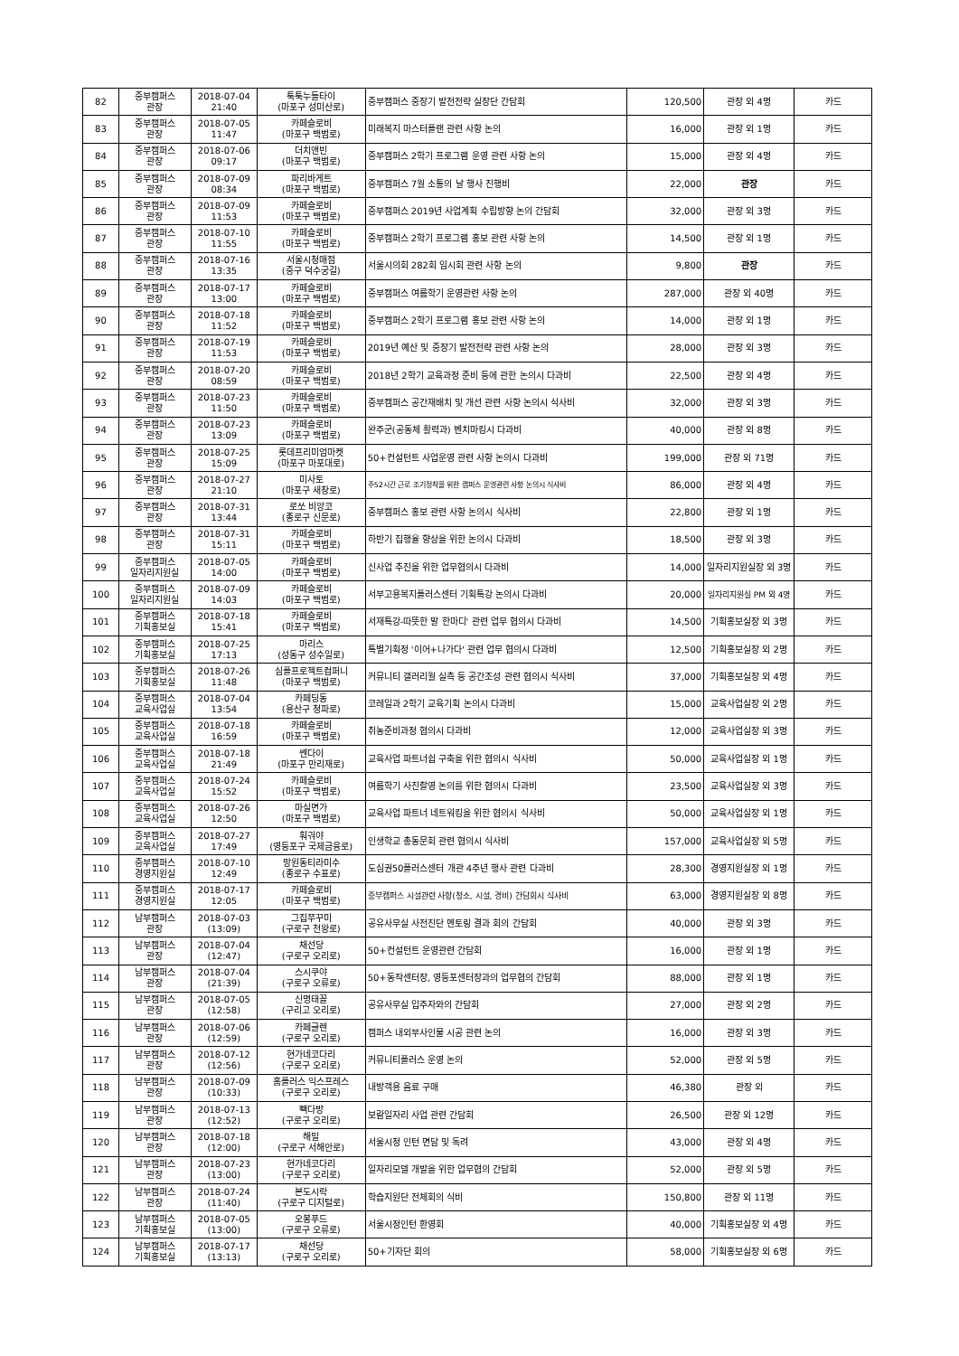| 82 | 중부캠퍼스 관장 | 2018-07-04 21:40 | 툭툭누들타이 (마포구 성미산로) | 중부캠퍼스 중장기 발전전략 실장단 간담회 | 120,500 | 관장 외 4명 | 카드 |
| 83 | 중부캠퍼스 관장 | 2018-07-05 11:47 | 카페슬로비 (마포구 백범로) | 미래복지 마스터플랜 관련 사항 논의 | 16,000 | 관장 외 1명 | 카드 |
| 84 | 중부캠퍼스 관장 | 2018-07-06 09:17 | 더치앤빈 (마포구 백범로) | 중부캠퍼스 2학기 프로그램 운영 관련 사항 논의 | 15,000 | 관장 외 4명 | 카드 |
| 85 | 중부캠퍼스 관장 | 2018-07-09 08:34 | 파리바게트 (마포구 백범로) | 중부캠퍼스 7월 소통의 날 행사 진행비 | 22,000 | 관장 | 카드 |
| 86 | 중부캠퍼스 관장 | 2018-07-09 11:53 | 카페슬로비 (마포구 백범로) | 중부캠퍼스 2019년 사업계획 수립방향 논의 간담회 | 32,000 | 관장 외 3명 | 카드 |
| 87 | 중부캠퍼스 관장 | 2018-07-10 11:55 | 카페슬로비 (마포구 백범로) | 중부캠퍼스 2학기 프로그램 홍보 관련 사항 논의 | 14,500 | 관장 외 1명 | 카드 |
| 88 | 중부캠퍼스 관장 | 2018-07-16 13:35 | 서울시청매점 (중구 덕수궁길) | 서울시의회 282회 임시회 관련 사항 논의 | 9,800 | 관장 | 카드 |
| 89 | 중부캠퍼스 관장 | 2018-07-17 13:00 | 카페슬로비 (마포구 백범로) | 중부캠퍼스 여름학기 운영관련 사항 논의 | 287,000 | 관장 외 40명 | 카드 |
| 90 | 중부캠퍼스 관장 | 2018-07-18 11:52 | 카페슬로비 (마포구 백범로) | 중부캠퍼스 2학기 프로그램 홍보 관련 사항 논의 | 14,000 | 관장 외 1명 | 카드 |
| 91 | 중부캠퍼스 관장 | 2018-07-19 11:53 | 카페슬로비 (마포구 백범로) | 2019년 예산 및 중장기 발전전략 관련 사항 논의 | 28,000 | 관장 외 3명 | 카드 |
| 92 | 중부캠퍼스 관장 | 2018-07-20 08:59 | 카페슬로비 (마포구 백범로) | 2018년 2학기 교육과정 준비 등에 관한 논의시 다과비 | 22,500 | 관장 외 4명 | 카드 |
| 93 | 중부캠퍼스 관장 | 2018-07-23 11:50 | 카페슬로비 (마포구 백범로) | 중부캠퍼스 공간재배치 및 개선 관련 사항 논의시 식사비 | 32,000 | 관장 외 3명 | 카드 |
| 94 | 중부캠퍼스 관장 | 2018-07-23 13:09 | 카페슬로비 (마포구 백범로) | 완주군(공동체 활력과) 벤치마킹시 다과비 | 40,000 | 관장 외 8명 | 카드 |
| 95 | 중부캠퍼스 관장 | 2018-07-25 15:09 | 롯데프리미엄마켓 (마포구 마포대로) | 50+컨설턴트 사업운영 관련 사항 논의시 다과비 | 199,000 | 관장 외 71명 | 카드 |
| 96 | 중부캠퍼스 관장 | 2018-07-27 21:10 | 미사토 (마포구 새창로) | 주52시간 근로 조기정착을 위한 캠퍼스 운영관련 사항 논의시 식사비 | 86,000 | 관장 외 4명 | 카드 |
| 97 | 중부캠퍼스 관장 | 2018-07-31 13:44 | 로쏘 비앙코 (종로구 신문로) | 중부캠퍼스 홍보 관련 사항 논의시 식사비 | 22,800 | 관장 외 1명 | 카드 |
| 98 | 중부캠퍼스 관장 | 2018-07-31 15:11 | 카페슬로비 (마포구 백범로) | 하반기 집행율 향상을 위한 논의시 다과비 | 18,500 | 관장 외 3명 | 카드 |
| 99 | 중부캠퍼스 일자리지원실 | 2018-07-05 14:00 | 카페슬로비 (마포구 백범로) | 신사업 추진을 위한 업무협의시 다과비 | 14,000 | 일자리지원실장 외 3명 | 카드 |
| 100 | 중부캠퍼스 일자리지원실 | 2018-07-09 14:03 | 카페슬로비 (마포구 백범로) | 서부고용복지플러스센터 기획특강 논의시 다과비 | 20,000 | 일자리지원실 PM 외 4명 | 카드 |
| 101 | 중부캠퍼스 기획홍보실 | 2018-07-18 15:41 | 카페슬로비 (마포구 백범로) | 서재특강-따뜻한 말 한마디' 관련 업무 협의시 다과비 | 14,500 | 기획홍보실장 외 3명 | 카드 |
| 102 | 중부캠퍼스 기획홍보실 | 2018-07-25 17:13 | 마리스 (성동구 성수일로) | 특별기획정 '이어+나가다' 관련 업무 협의시 다과비 | 12,500 | 기획홍보실장 외 2명 | 카드 |
| 103 | 중부캠퍼스 기획홍보실 | 2018-07-26 11:48 | 심플프로젝트컴퍼니 (마포구 백범로) | 커뮤니티 갤러리월 실측 등 공간조성 관련 협의시 식사비 | 37,000 | 기획홍보실장 외 4명 | 카드 |
| 104 | 중부캠퍼스 교육사업실 | 2018-07-04 13:54 | 카페딩동 (용산구 청파로) | 코레일과 2학기 교육기획 논의시 다과비 | 15,000 | 교육사업실장 외 2명 | 카드 |
| 105 | 중부캠퍼스 교육사업실 | 2018-07-18 16:59 | 카페슬로비 (마포구 백범로) | 취농준비과정 협의시 다과비 | 12,000 | 교육사업실장 외 3명 | 카드 |
| 106 | 중부캠퍼스 교육사업실 | 2018-07-18 21:49 | 쎈다이 (마포구 만리재로) | 교육사업 파트너쉽 구축을 위한 협의시 식사비 | 50,000 | 교육사업실장 외 1명 | 카드 |
| 107 | 중부캠퍼스 교육사업실 | 2018-07-24 15:52 | 카페슬로비 (마포구 백범로) | 여름학기 사진촬영 논의를 위한 협의시 다과비 | 23,500 | 교육사업실장 외 3명 | 카드 |
| 108 | 중부캠퍼스 교육사업실 | 2018-07-26 12:50 | 마실면가 (마포구 백범로) | 교육사업 파트너 네트워킹을 위한 협의시 식사비 | 50,000 | 교육사업실장 외 1명 | 카드 |
| 109 | 중부캠퍼스 교육사업실 | 2018-07-27 17:49 | 훠궈야 (영등포구 국제금융로) | 인생학교 총동문회 관련 협의시 식사비 | 157,000 | 교육사업실장 외 5명 | 카드 |
| 110 | 중부캠퍼스 경영지원실 | 2018-07-10 12:49 | 망원동티라미수 (종로구 수표로) | 도심권50플러스센터 개관 4주년 행사 관련 다과비 | 28,300 | 경영지원실장 외 1명 | 카드 |
| 111 | 중부캠퍼스 경영지원실 | 2018-07-17 12:05 | 카페슬로비 (마포구 백범로) | 중부캠퍼스 시설관련 사항(청소, 시설, 경비) 간담회시 식사비 | 63,000 | 경영지원실장 외 8명 | 카드 |
| 112 | 남부캠퍼스 관장 | 2018-07-03 (13:09) | 그집쭈꾸미 (구로구 천왕로) | 공유사무실 사전진단 멘토링 결과 회의 간담회 | 40,000 | 관장 외 3명 | 카드 |
| 113 | 남부캠퍼스 관장 | 2018-07-04 (12:47) | 채선당 (구로구 오리로) | 50+컨설턴트 운영관련 간담회 | 16,000 | 관장 외 1명 | 카드 |
| 114 | 남부캠퍼스 관장 | 2018-07-04 (21:39) | 스시쿠야 (구로구 오류로) | 50+동작센터장, 영등포센터장과의 업무협의 간담회 | 88,000 | 관장 외 1명 | 카드 |
| 115 | 남부캠퍼스 관장 | 2018-07-05 (12:58) | 신명태꼴 (구리고 오리로) | 공유사무실 입주자와의 간담회 | 27,000 | 관장 외 2명 | 카드 |
| 116 | 남부캠퍼스 관장 | 2018-07-06 (12:59) | 카페글렌 (구로구 오리로) | 캠퍼스 내외부사인물 시공 관련 논의 | 16,000 | 관장 외 3명 | 카드 |
| 117 | 남부캠퍼스 관장 | 2018-07-12 (12:56) | 현가네코다리 (구로구 오리로) | 커뮤니티플러스 운영 논의 | 52,000 | 관장 외 5명 | 카드 |
| 118 | 남부캠퍼스 관장 | 2018-07-09 (10:33) | 홈플러스 익스프레스 (구로구 오리로) | 내방객용 음료 구매 | 46,380 | 관장 외 | 카드 |
| 119 | 남부캠퍼스 관장 | 2018-07-13 (12:52) | 빽다방 (구로구 오리로) | 보람일자리 사업 관련 간담회 | 26,500 | 관장 외 12명 | 카드 |
| 120 | 남부캠퍼스 관장 | 2018-07-18 (12:00) | 해밀 (구로구 서해안로) | 서울시정 인턴 면담 및 독려 | 43,000 | 관장 외 4명 | 카드 |
| 121 | 남부캠퍼스 관장 | 2018-07-23 (13:00) | 현가네코다리 (구로구 오리로) | 일자리모델 개발을 위한 업무협의 간담회 | 52,000 | 관장 외 5명 | 카드 |
| 122 | 남부캠퍼스 관장 | 2018-07-24 (11:40) | 본도시락 (구로구 디지털로) | 학습지원단 전체회의 식비 | 150,800 | 관장 외 11명 | 카드 |
| 123 | 남부캠퍼스 기획홍보실 | 2018-07-05 (13:00) | 오봉푸드 (구로구 오류로) | 서울시정인턴 환영회 | 40,000 | 기획홍보실장 외 4명 | 카드 |
| 124 | 남부캠퍼스 기획홍보실 | 2018-07-17 (13:13) | 채선당 (구로구 오리로) | 50+기자단 회의 | 58,000 | 기획홍보실장 외 6명 | 카드 |